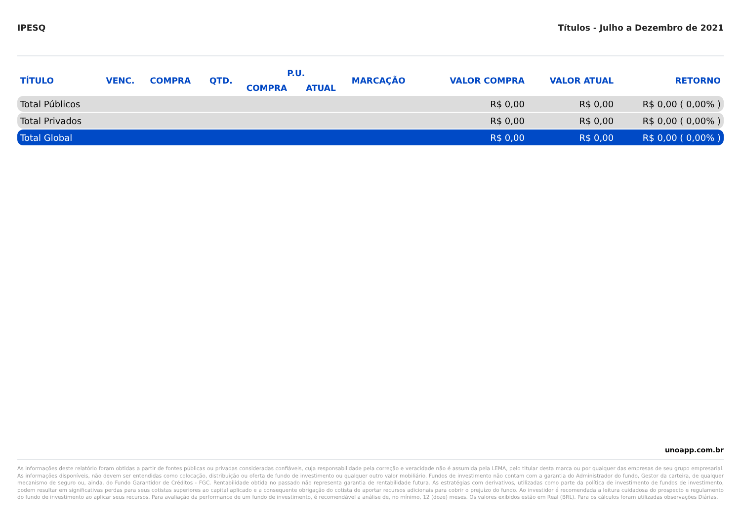IPESQ Títulos - Julho a Dezembro de 2021
| TÍTULO | VENC. | COMPRA | QTD. | P.U. | | MARCAÇÃO | VALOR COMPRA | VALOR ATUAL | RETORNO |
| --- | --- | --- | --- | --- | --- | --- | --- | --- | --- |
| | | | | COMPRA | ATUAL | | | | |
| Total Públicos | | | | | | | R$ 0,00 | R$ 0,00 | R$ 0,00 ( 0,00% ) |
| Total Privados | | | | | | | R$ 0,00 | R$ 0,00 | R$ 0,00 ( 0,00% ) |
| Total Global | | | | | | | R$ 0,00 | R$ 0,00 | R$ 0,00 ( 0,00% ) |
unoapp.com.br
As informações deste relatório foram obtidas a partir de fontes públicas ou privadas consideradas confiáveis, cuja responsabilidade pela correção e veracidade não é assumida pela LEMA, pelo titular desta marca ou por qualquer das empresas de seu grupo empresarial. As informações disponíveis, não devem ser entendidas como colocação, distribuição ou oferta de fundo de investimento ou qualquer outro valor mobiliário. Fundos de investimento não contam com a garantia do Administrador do fundo, Gestor da carteira, de qualquer mecanismo de seguro ou, ainda, do Fundo Garantidor de Créditos - FGC. Rentabilidade obtida no passado não representa garantia de rentabilidade futura. As estratégias com derivativos, utilizadas como parte da política de investimento de fundos de investimento, podem resultar em significativas perdas para seus cotistas superiores ao capital aplicado e a consequente obrigação do cotista de aportar recursos adicionais para cobrir o prejuízo do fundo. Ao investidor é recomendada a leitura cuidadosa do prospecto e regulamento do fundo de investimento ao aplicar seus recursos. Para avaliação da performance de um fundo de investimento, é recomendável a análise de, no mínimo, 12 (doze) meses. Os valores exibidos estão em Real (BRL). Para os cálculos foram utilizadas observações Diárias.